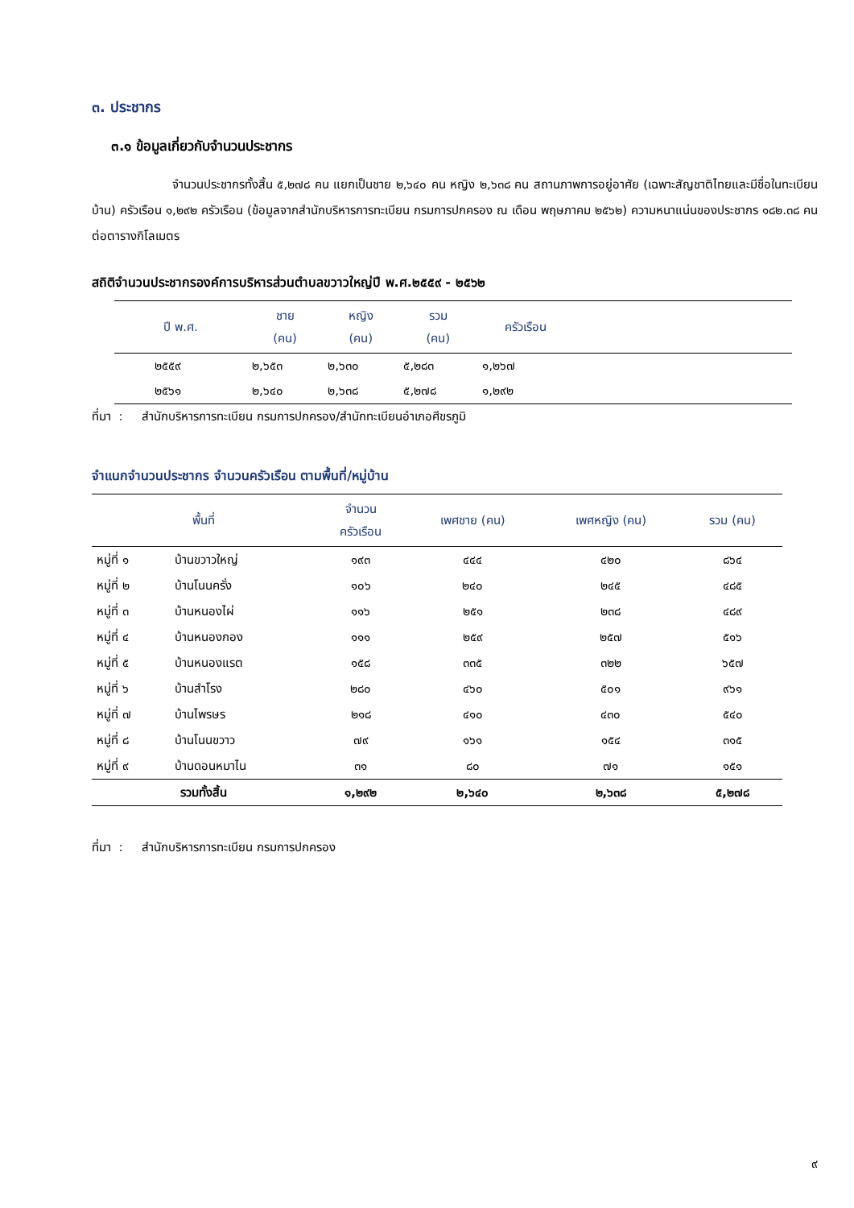๓. ประชากร
๓.๑ ข้อมูลเกี่ยวกับจำนวนประชากร
จำนวนประชากรทั้งสิ้น ๕,๒๗๘ คน แยกเป็นชาย ๒,๖๔๐ คน หญิง ๒,๖๓๘ คน สถานภาพการอยู่อาศัย (เฉพาะสัญชาติไทยและมีชื่อในทะเบียนบ้าน) ครัวเรือน ๑,๒๙๒ ครัวเรือน (ข้อมูลจากสำนักบริหารการทะเบียน กรมการปกครอง ณ เดือน พฤษภาคม ๒๕๖๒) ความหนาแน่นของประชากร ๑๘๒.๓๘ คนต่อตารางกิโลเมตร
สถิติจำนวนประชากรองค์การบริหารส่วนตำบลขวาวใหญ่ปี พ.ศ.๒๕๕๙ - ๒๕๖๒
| ปี พ.ศ. | ชาย (คน) | หญิง (คน) | รวม (คน) | ครัวเรือน | |
| --- | --- | --- | --- | --- | --- |
| ๒๕๕๙ | ๒,๖๕๓ | ๒,๖๓๐ | ๕,๒๘๓ | ๑,๒๖๗ | |
| ๒๕๖๑ | ๒,๖๔๐ | ๒,๖๓๘ | ๕,๒๗๘ | ๑,๒๙๒ | |
ที่มา : สำนักบริหารการทะเบียน กรมการปกครอง/สำนักทะเบียนอำเภอศีขรภูมิ
จำแนกจำนวนประชากร จำนวนครัวเรือน ตามพื้นที่/หมู่บ้าน
| พื้นที่ | | จำนวน ครัวเรือน | เพศชาย (คน) | เพศหญิง (คน) | รวม (คน) |
| --- | --- | --- | --- | --- | --- |
| หมู่ที่ ๑ | บ้านขวาวใหญ่ | ๑๙๓ | ๔๔๔ | ๔๒๐ | ๘๖๔ |
| หมู่ที่ ๒ | บ้านโนนครั่ง | ๑๐๖ | ๒๔๐ | ๒๔๕ | ๔๘๕ |
| หมู่ที่ ๓ | บ้านหนองไผ่ | ๑๑๖ | ๒๕๑ | ๒๓๘ | ๔๘๙ |
| หมู่ที่ ๔ | บ้านหนองกอง | ๑๑๑ | ๒๕๙ | ๒๕๗ | ๕๑๖ |
| หมู่ที่ ๕ | บ้านหนองแรต | ๑๕๘ | ๓๓๕ | ๓๒๒ | ๖๕๗ |
| หมู่ที่ ๖ | บ้านสำโรง | ๒๘๐ | ๔๖๐ | ๕๐๑ | ๙๖๑ |
| หมู่ที่ ๗ | บ้านไพรษร | ๒๑๘ | ๔๑๐ | ๔๓๐ | ๕๔๐ |
| หมู่ที่ ๘ | บ้านโนนขวาว | ๗๙ | ๑๖๑ | ๑๕๔ | ๓๑๕ |
| หมู่ที่ ๙ | บ้านดอนหมาไน | ๓๑ | ๘๐ | ๗๑ | ๑๕๑ |
| รวมทั้งสิ้น | | ๑,๒๙๒ | ๒,๖๔๐ | ๒,๖๓๘ | ๕,๒๗๘ |
ที่มา : สำนักบริหารการทะเบียน กรมการปกครอง
๙